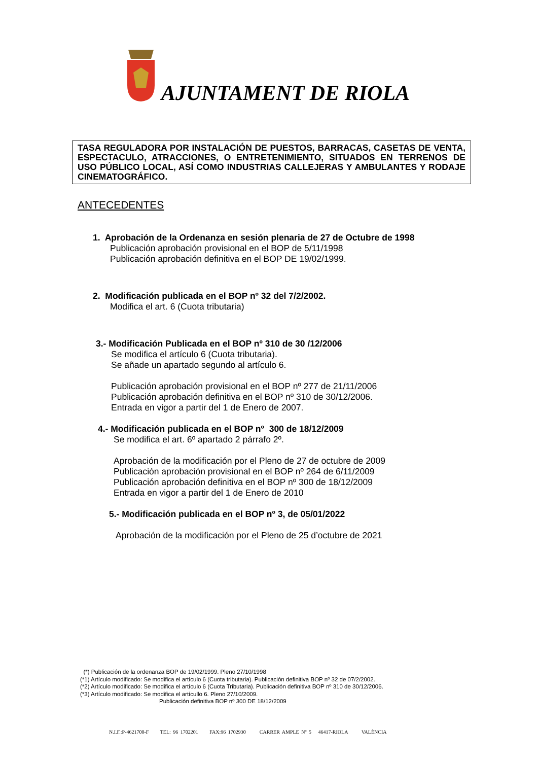AJUNTAMENT DE RIOLA
TASA REGULADORA POR INSTALACIÓN DE PUESTOS, BARRACAS, CASETAS DE VENTA, ESPECTACULO, ATRACCIONES, O ENTRETENIMIENTO, SITUADOS EN TERRENOS DE USO PÚBLICO LOCAL, ASÍ COMO INDUSTRIAS CALLEJERAS Y AMBULANTES Y RODAJE CINEMATOGRÁFICO.
ANTECEDENTES
1. Aprobación de la Ordenanza en sesión plenaria de 27 de Octubre de 1998
Publicación aprobación provisional en el BOP de 5/11/1998
Publicación aprobación definitiva en el BOP DE 19/02/1999.
2. Modificación publicada en el BOP nº 32 del 7/2/2002.
Modifica el art. 6 (Cuota tributaria)
3.- Modificación Publicada en el BOP nº 310 de 30 /12/2006
Se modifica el artículo 6 (Cuota tributaria).
Se añade un apartado segundo al artículo 6.
Publicación aprobación provisional en el BOP nº 277 de 21/11/2006
Publicación aprobación definitiva en el BOP nº 310 de 30/12/2006.
Entrada en vigor a partir del 1 de Enero de 2007.
4.- Modificación publicada en el BOP nº 300 de 18/12/2009
Se modifica el art. 6º apartado 2 párrafo 2º.
Aprobación de la modificación por el Pleno de 27 de octubre de 2009
Publicación aprobación provisional en el BOP nº 264 de 6/11/2009
Publicación aprobación definitiva en el BOP nº 300 de 18/12/2009
Entrada en vigor a partir del 1 de Enero de 2010
5.- Modificación publicada en el BOP nº 3, de 05/01/2022
Aprobación de la modificación por el Pleno de 25 d’octubre de 2021
(*) Publicación de la ordenanza BOP de 19/02/1999. Pleno 27/10/1998
(*1) Artículo modificado: Se modifica el artículo 6 (Cuota tributaria). Publicación definitiva BOP nº 32 de 07/2/2002.
(*2) Artículo modificado: Se modifica el artículo 6 (Cuota Tributaria). Publicación definitiva BOP nº 310 de 30/12/2006.
(*3) Artículo modificado: Se modifica el artícullo 6. Pleno 27/10/2009.
Publicación definitiva BOP nº 300 DE 18/12/2009
N.I.F.:P-4621700-F TEL: 96 1702201 FAX:96 1702930 CARRER AMPLE Nº 5 46417-RIOLA VALÈNCIA